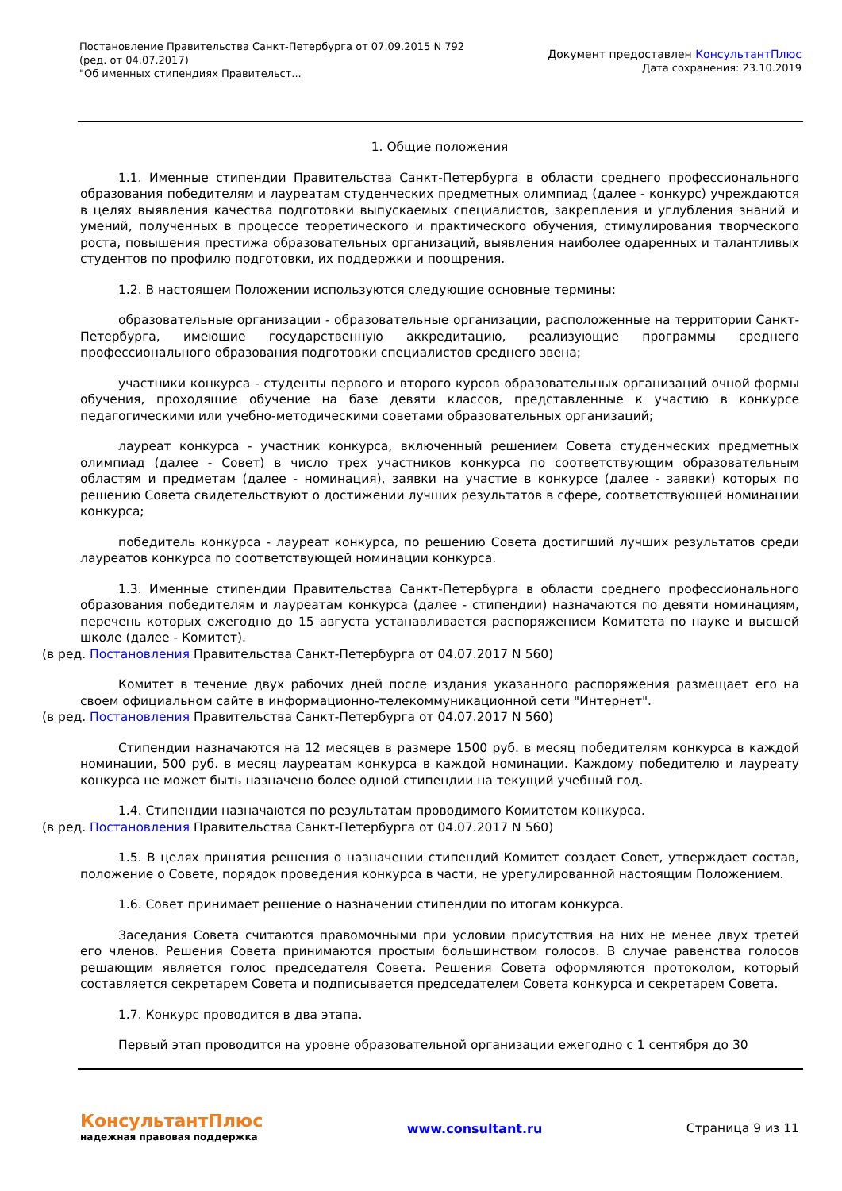Постановление Правительства Санкт-Петербурга от 07.09.2015 N 792
(ред. от 04.07.2017)
"Об именных стипендиях Правительст...
Документ предоставлен КонсультантПлюс
Дата сохранения: 23.10.2019
1. Общие положения
1.1. Именные стипендии Правительства Санкт-Петербурга в области среднего профессионального образования победителям и лауреатам студенческих предметных олимпиад (далее - конкурс) учреждаются в целях выявления качества подготовки выпускаемых специалистов, закрепления и углубления знаний и умений, полученных в процессе теоретического и практического обучения, стимулирования творческого роста, повышения престижа образовательных организаций, выявления наиболее одаренных и талантливых студентов по профилю подготовки, их поддержки и поощрения.
1.2. В настоящем Положении используются следующие основные термины:
образовательные организации - образовательные организации, расположенные на территории Санкт-Петербурга, имеющие государственную аккредитацию, реализующие программы среднего профессионального образования подготовки специалистов среднего звена;
участники конкурса - студенты первого и второго курсов образовательных организаций очной формы обучения, проходящие обучение на базе девяти классов, представленные к участию в конкурсе педагогическими или учебно-методическими советами образовательных организаций;
лауреат конкурса - участник конкурса, включенный решением Совета студенческих предметных олимпиад (далее - Совет) в число трех участников конкурса по соответствующим образовательным областям и предметам (далее - номинация), заявки на участие в конкурсе (далее - заявки) которых по решению Совета свидетельствуют о достижении лучших результатов в сфере, соответствующей номинации конкурса;
победитель конкурса - лауреат конкурса, по решению Совета достигший лучших результатов среди лауреатов конкурса по соответствующей номинации конкурса.
1.3. Именные стипендии Правительства Санкт-Петербурга в области среднего профессионального образования победителям и лауреатам конкурса (далее - стипендии) назначаются по девяти номинациям, перечень которых ежегодно до 15 августа устанавливается распоряжением Комитета по науке и высшей школе (далее - Комитет).
(в ред. Постановления Правительства Санкт-Петербурга от 04.07.2017 N 560)
Комитет в течение двух рабочих дней после издания указанного распоряжения размещает его на своем официальном сайте в информационно-телекоммуникационной сети "Интернет".
(в ред. Постановления Правительства Санкт-Петербурга от 04.07.2017 N 560)
Стипендии назначаются на 12 месяцев в размере 1500 руб. в месяц победителям конкурса в каждой номинации, 500 руб. в месяц лауреатам конкурса в каждой номинации. Каждому победителю и лауреату конкурса не может быть назначено более одной стипендии на текущий учебный год.
1.4. Стипендии назначаются по результатам проводимого Комитетом конкурса.
(в ред. Постановления Правительства Санкт-Петербурга от 04.07.2017 N 560)
1.5. В целях принятия решения о назначении стипендий Комитет создает Совет, утверждает состав, положение о Совете, порядок проведения конкурса в части, не урегулированной настоящим Положением.
1.6. Совет принимает решение о назначении стипендии по итогам конкурса.
Заседания Совета считаются правомочными при условии присутствия на них не менее двух третей его членов. Решения Совета принимаются простым большинством голосов. В случае равенства голосов решающим является голос председателя Совета. Решения Совета оформляются протоколом, который составляется секретарем Совета и подписывается председателем Совета конкурса и секретарем Совета.
1.7. Конкурс проводится в два этапа.
Первый этап проводится на уровне образовательной организации ежегодно с 1 сентября до 30
КонсультантПлюс
надежная правовая поддержка
www.consultant.ru Страница 9 из 11